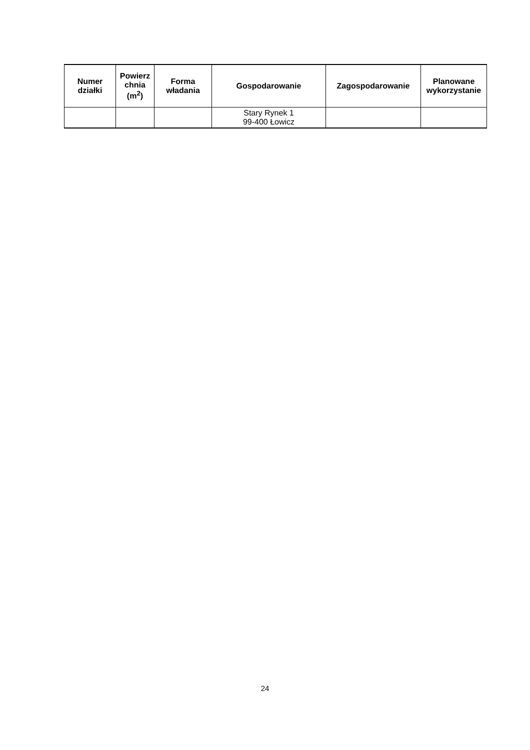| Numer działki | Powierz chnia (m<sup>2</sup>) | Forma władania | Gospodarowanie | Zagospodarowanie | Planowane wykorzystanie |
| --- | --- | --- | --- | --- | --- |
| | | | Stary Rynek 1 99-400 Łowicz | | |
24